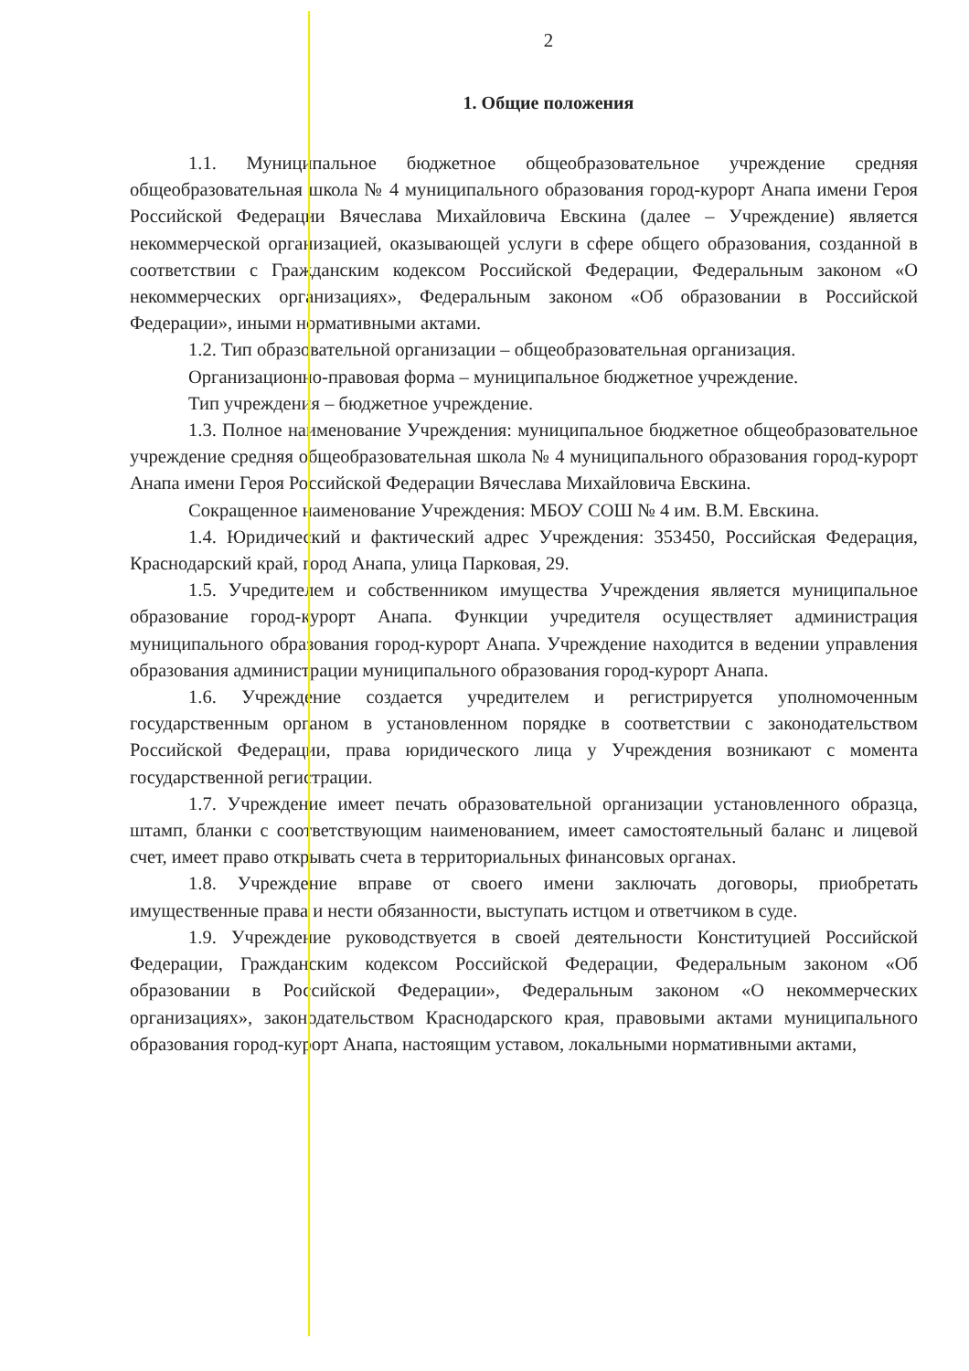2
1. Общие положения
1.1. Муниципальное бюджетное общеобразовательное учреждение средняя общеобразовательная школа № 4 муниципального образования город-курорт Анапа имени Героя Российской Федерации Вячеслава Михайловича Евскина (далее – Учреждение) является некоммерческой организацией, оказывающей услуги в сфере общего образования, созданной в соответствии с Гражданским кодексом Российской Федерации, Федеральным законом «О некоммерческих организациях», Федеральным законом «Об образовании в Российской Федерации», иными нормативными актами.
1.2. Тип образовательной организации – общеобразовательная организация.
Организационно-правовая форма – муниципальное бюджетное учреждение.
Тип учреждения – бюджетное учреждение.
1.3. Полное наименование Учреждения: муниципальное бюджетное общеобразовательное учреждение средняя общеобразовательная школа № 4 муниципального образования город-курорт Анапа имени Героя Российской Федерации Вячеслава Михайловича Евскина.
Сокращенное наименование Учреждения: МБОУ СОШ № 4 им. В.М. Евскина.
1.4. Юридический и фактический адрес Учреждения: 353450, Российская Федерация, Краснодарский край, город Анапа, улица Парковая, 29.
1.5. Учредителем и собственником имущества Учреждения является муниципальное образование город-курорт Анапа. Функции учредителя осуществляет администрация муниципального образования город-курорт Анапа. Учреждение находится в ведении управления образования администрации муниципального образования город-курорт Анапа.
1.6. Учреждение создается учредителем и регистрируется уполномоченным государственным органом в установленном порядке в соответствии с законодательством Российской Федерации, права юридического лица у Учреждения возникают с момента государственной регистрации.
1.7. Учреждение имеет печать образовательной организации установленного образца, штамп, бланки с соответствующим наименованием, имеет самостоятельный баланс и лицевой счет, имеет право открывать счета в территориальных финансовых органах.
1.8. Учреждение вправе от своего имени заключать договоры, приобретать имущественные права и нести обязанности, выступать истцом и ответчиком в суде.
1.9. Учреждение руководствуется в своей деятельности Конституцией Российской Федерации, Гражданским кодексом Российской Федерации, Федеральным законом «Об образовании в Российской Федерации», Федеральным законом «О некоммерческих организациях», законодательством Краснодарского края, правовыми актами муниципального образования город-курорт Анапа, настоящим уставом, локальными нормативными актами,